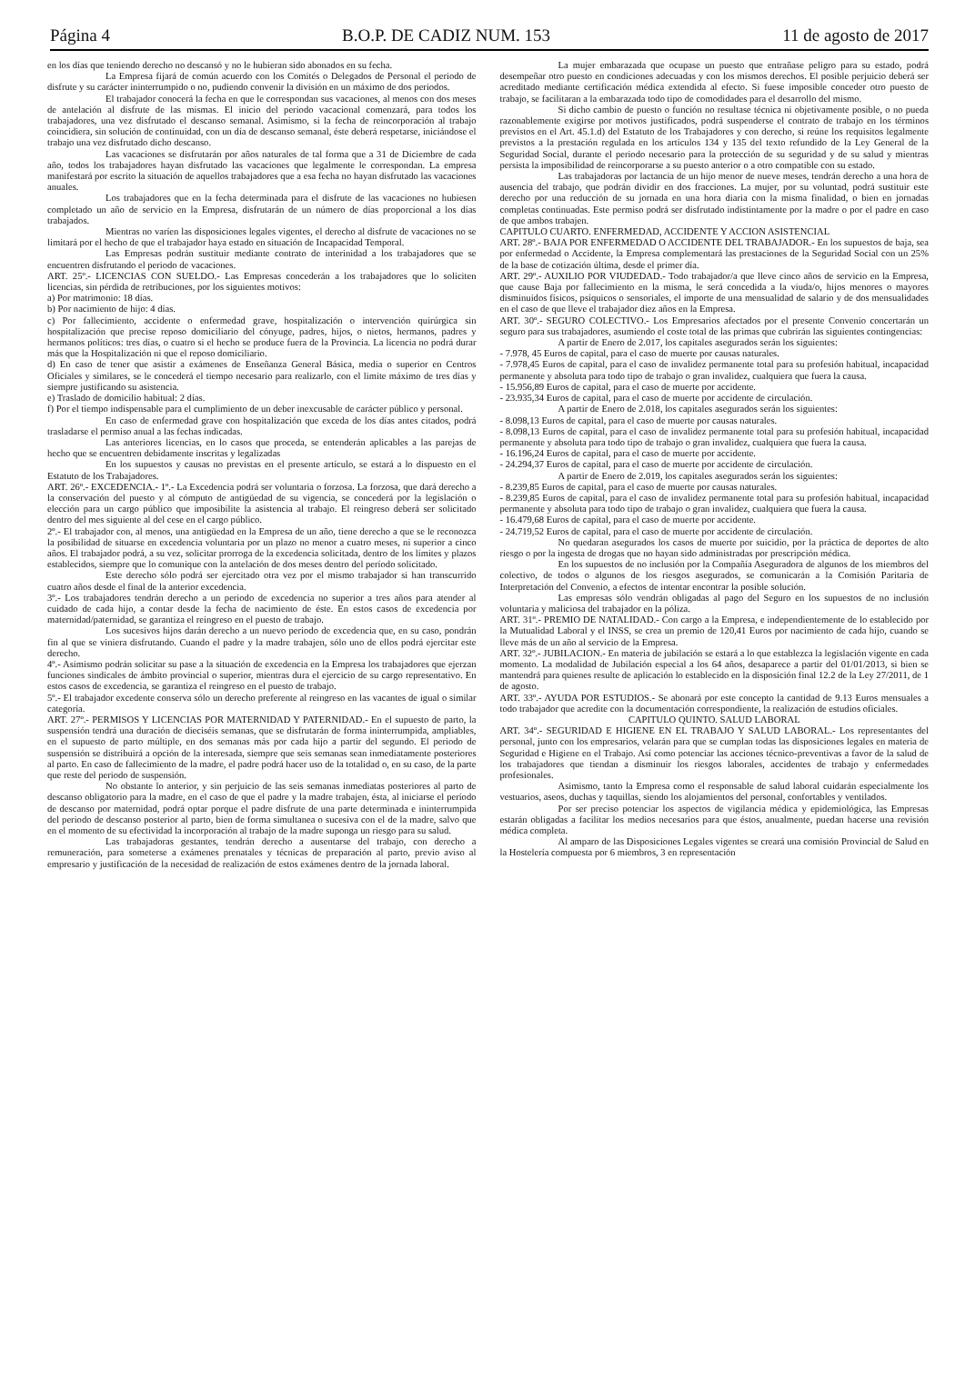Página 4 B.O.P. DE CADIZ NUM. 153 11 de agosto de 2017
en los días que teniendo derecho no descansó y no le hubieran sido abonados en su fecha.
La Empresa fijará de común acuerdo con los Comités o Delegados de Personal el periodo de disfrute y su carácter ininterrumpido o no, pudiendo convenir la división en un máximo de dos periodos.
El trabajador conocerá la fecha en que le correspondan sus vacaciones, al menos con dos meses de antelación al disfrute de las mismas. El inicio del periodo vacacional comenzará, para todos los trabajadores, una vez disfrutado el descanso semanal. Asimismo, si la fecha de reincorporación al trabajo coincidiera, sin solución de continuidad, con un día de descanso semanal, éste deberá respetarse, iniciándose el trabajo una vez disfrutado dicho descanso.
Las vacaciones se disfrutarán por años naturales de tal forma que a 31 de Diciembre de cada año, todos los trabajadores hayan disfrutado las vacaciones que legalmente le correspondan. La empresa manifestará por escrito la situación de aquellos trabajadores que a esa fecha no hayan disfrutado las vacaciones anuales.
Los trabajadores que en la fecha determinada para el disfrute de las vacaciones no hubiesen completado un año de servicio en la Empresa, disfrutarán de un número de días proporcional a los días trabajados.
Mientras no varíen las disposiciones legales vigentes, el derecho al disfrute de vacaciones no se limitará por el hecho de que el trabajador haya estado en situación de Incapacidad Temporal.
Las Empresas podrán sustituir mediante contrato de interinidad a los trabajadores que se encuentren disfrutando el periodo de vacaciones.
ART. 25º.- LICENCIAS CON SUELDO.- Las Empresas concederán a los trabajadores que lo soliciten licencias, sin pérdida de retribuciones, por los siguientes motivos:
a) Por matrimonio: 18 días.
b) Por nacimiento de hijo: 4 días.
c) Por fallecimiento, accidente o enfermedad grave, hospitalización o intervención quirúrgica sin hospitalización que precise reposo domiciliario del cónyuge, padres, hijos, o nietos, hermanos, padres y hermanos políticos: tres días, o cuatro si el hecho se produce fuera de la Provincia. La licencia no podrá durar más que la Hospitalización ni que el reposo domiciliario.
d) En caso de tener que asistir a exámenes de Enseñanza General Básica, media o superior en Centros Oficiales y similares, se le concederá el tiempo necesario para realizarlo, con el limite máximo de tres días y siempre justificando su asistencia.
e) Traslado de domicilio habitual: 2 días.
f) Por el tiempo indispensable para el cumplimiento de un deber inexcusable de carácter público y personal.
En caso de enfermedad grave con hospitalización que exceda de los días antes citados, podrá trasladarse el permiso anual a las fechas indicadas.
Las anteriores licencias, en lo casos que proceda, se entenderán aplicables a las parejas de hecho que se encuentren debidamente inscritas y legalizadas
En los supuestos y causas no previstas en el presente artículo, se estará a lo dispuesto en el Estatuto de los Trabajadores.
ART. 26º.- EXCEDENCIA.- 1º.- La Excedencia podrá ser voluntaria o forzosa. La forzosa, que dará derecho a la conservación del puesto y al cómputo de antigüedad de su vigencia, se concederá por la legislación o elección para un cargo público que imposibilite la asistencia al trabajo. El reingreso deberá ser solicitado dentro del mes siguiente al del cese en el cargo público.
2º.- El trabajador con, al menos, una antigüedad en la Empresa de un año, tiene derecho a que se le reconozca la posibilidad de situarse en excedencia voluntaria por un plazo no menor a cuatro meses, ni superior a cinco años. El trabajador podrá, a su vez, solicitar prorroga de la excedencia solicitada, dentro de los límites y plazos establecidos, siempre que lo comunique con la antelación de dos meses dentro del período solicitado.
Este derecho sólo podrá ser ejercitado otra vez por el mismo trabajador si han transcurrido cuatro años desde el final de la anterior excedencia.
3º.- Los trabajadores tendrán derecho a un periodo de excedencia no superior a tres años para atender al cuidado de cada hijo, a contar desde la fecha de nacimiento de éste. En estos casos de excedencia por maternidad/paternidad, se garantiza el reingreso en el puesto de trabajo.
Los sucesivos hijos darán derecho a un nuevo periodo de excedencia que, en su caso, pondrán fin al que se viniera disfrutando. Cuando el padre y la madre trabajen, sólo uno de ellos podrá ejercitar este derecho.
4º.- Asimismo podrán solicitar su pase a la situación de excedencia en la Empresa los trabajadores que ejerzan funciones sindicales de ámbito provincial o superior, mientras dura el ejercicio de su cargo representativo. En estos casos de excedencia, se garantiza el reingreso en el puesto de trabajo.
5º.- El trabajador excedente conserva sólo un derecho preferente al reingreso en las vacantes de igual o similar categoría.
ART. 27º.- PERMISOS Y LICENCIAS POR MATERNIDAD Y PATERNIDAD.- En el supuesto de parto, la suspensión tendrá una duración de dieciséis semanas, que se disfrutarán de forma ininterrumpida, ampliables, en el supuesto de parto múltiple, en dos semanas más por cada hijo a partir del segundo. El periodo de suspensión se distribuirá a opción de la interesada, siempre que seis semanas sean inmediatamente posteriores al parto. En caso de fallecimiento de la madre, el padre podrá hacer uso de la totalidad o, en su caso, de la parte que reste del periodo de suspensión.
No obstante lo anterior, y sin perjuicio de las seis semanas inmediatas posteriores al parto de descanso obligatorio para la madre, en el caso de que el padre y la madre trabajen, ésta, al iniciarse el período de descanso por maternidad, podrá optar porque el padre disfrute de una parte determinada e ininterrumpida del periodo de descanso posterior al parto, bien de forma simultanea o sucesiva con el de la madre, salvo que en el momento de su efectividad la incorporación al trabajo de la madre suponga un riesgo para su salud.
Las trabajadoras gestantes, tendrán derecho a ausentarse del trabajo, con derecho a remuneración, para someterse a exámenes prenatales y técnicas de preparación al parto, previo aviso al empresario y justificación de la necesidad de realización de estos exámenes dentro de la jornada laboral.
La mujer embarazada que ocupase un puesto que entrañase peligro para su estado, podrá desempeñar otro puesto en condiciones adecuadas y con los mismos derechos. El posible perjuicio deberá ser acreditado mediante certificación médica extendida al efecto. Si fuese imposible conceder otro puesto de trabajo, se facilitaran a la embarazada todo tipo de comodidades para el desarrollo del mismo.
Si dicho cambio de puesto o función no resultase técnica ni objetivamente posible, o no pueda razonablemente exigirse por motivos justificados, podrá suspenderse el contrato de trabajo en los términos previstos en el Art. 45.1.d) del Estatuto de los Trabajadores y con derecho, si reúne los requisitos legalmente previstos a la prestación regulada en los artículos 134 y 135 del texto refundido de la Ley General de la Seguridad Social, durante el periodo necesario para la protección de su seguridad y de su salud y mientras persista la imposibilidad de reincorporarse a su puesto anterior o a otro compatible con su estado.
Las trabajadoras por lactancia de un hijo menor de nueve meses, tendrán derecho a una hora de ausencia del trabajo, que podrán dividir en dos fracciones. La mujer, por su voluntad, podrá sustituir este derecho por una reducción de su jornada en una hora diaria con la misma finalidad, o bien en jornadas completas continuadas. Este permiso podrá ser disfrutado indistintamente por la madre o por el padre en caso de que ambos trabajen.
CAPITULO CUARTO. ENFERMEDAD, ACCIDENTE Y ACCION ASISTENCIAL
ART. 28º.- BAJA POR ENFERMEDAD O ACCIDENTE DEL TRABAJADOR.- En los supuestos de baja, sea por enfermedad o Accidente, la Empresa complementará las prestaciones de la Seguridad Social con un 25% de la base de cotización última, desde el primer día.
ART. 29º.- AUXILIO POR VIUDEDAD.- Todo trabajador/a que lleve cinco años de servicio en la Empresa, que cause Baja por fallecimiento en la misma, le será concedida a la viuda/o, hijos menores o mayores disminuidos físicos, psíquicos o sensoriales, el importe de una mensualidad de salario y de dos mensualidades en el caso de que lleve el trabajador diez años en la Empresa.
ART. 30º.- SEGURO COLECTIVO.- Los Empresarios afectados por el presente Convenio concertarán un seguro para sus trabajadores, asumiendo el coste total de las primas que cubrirán las siguientes contingencias:
A partir de Enero de 2.017, los capitales asegurados serán los siguientes:
- 7.978, 45 Euros de capital, para el caso de muerte por causas naturales.
- 7.978,45 Euros de capital, para el caso de invalidez permanente total para su profesión habitual, incapacidad permanente y absoluta para todo tipo de trabajo o gran invalidez, cualquiera que fuera la causa.
- 15.956,89 Euros de capital, para el caso de muerte por accidente.
- 23.935,34 Euros de capital, para el caso de muerte por accidente de circulación.
A partir de Enero de 2.018, los capitales asegurados serán los siguientes:
- 8.098,13 Euros de capital, para el caso de muerte por causas naturales.
- 8.098,13 Euros de capital, para el caso de invalidez permanente total para su profesión habitual, incapacidad permanente y absoluta para todo tipo de trabajo o gran invalidez, cualquiera que fuera la causa.
- 16.196,24 Euros de capital, para el caso de muerte por accidente.
- 24.294,37 Euros de capital, para el caso de muerte por accidente de circulación.
A partir de Enero de 2.019, los capitales asegurados serán los siguientes:
- 8.239,85 Euros de capital, para el caso de muerte por causas naturales.
- 8.239,85 Euros de capital, para el caso de invalidez permanente total para su profesión habitual, incapacidad permanente y absoluta para todo tipo de trabajo o gran invalidez, cualquiera que fuera la causa.
- 16.479,68 Euros de capital, para el caso de muerte por accidente.
- 24.719,52 Euros de capital, para el caso de muerte por accidente de circulación.
No quedaran asegurados los casos de muerte por suicidio, por la práctica de deportes de alto riesgo o por la ingesta de drogas que no hayan sido administradas por prescripción médica.
En los supuestos de no inclusión por la Compañía Aseguradora de algunos de los miembros del colectivo, de todos o algunos de los riesgos asegurados, se comunicarán a la Comisión Paritaria de Interpretación del Convenio, a efectos de intentar encontrar la posible solución.
Las empresas sólo vendrán obligadas al pago del Seguro en los supuestos de no inclusión voluntaria y maliciosa del trabajador en la póliza.
ART. 31º.- PREMIO DE NATALIDAD.- Con cargo a la Empresa, e independientemente de lo establecido por la Mutualidad Laboral y el INSS, se crea un premio de 120,41 Euros por nacimiento de cada hijo, cuando se lleve más de un año al servicio de la Empresa.
ART. 32º.- JUBILACION.- En materia de jubilación se estará a lo que establezca la legislación vigente en cada momento. La modalidad de Jubilación especial a los 64 años, desaparece a partir del 01/01/2013, si bien se mantendrá para quienes resulte de aplicación lo establecido en la disposición final 12.2 de la Ley 27/2011, de 1 de agosto.
ART. 33º.- AYUDA POR ESTUDIOS.- Se abonará por este concepto la cantidad de 9.13 Euros mensuales a todo trabajador que acredite con la documentación correspondiente, la realización de estudios oficiales.
CAPITULO QUINTO. SALUD LABORAL
ART. 34º.- SEGURIDAD E HIGIENE EN EL TRABAJO Y SALUD LABORAL.- Los representantes del personal, junto con los empresarios, velarán para que se cumplan todas las disposiciones legales en materia de Seguridad e Higiene en el Trabajo. Así como potenciar las acciones técnico-preventivas a favor de la salud de los trabajadores que tiendan a disminuir los riesgos laborales, accidentes de trabajo y enfermedades profesionales.
Asimismo, tanto la Empresa como el responsable de salud laboral cuidarán especialmente los vestuarios, aseos, duchas y taquillas, siendo los alojamientos del personal, confortables y ventilados.
Por ser preciso potenciar los aspectos de vigilancia médica y epidemiológica, las Empresas estarán obligadas a facilitar los medios necesarios para que éstos, anualmente, puedan hacerse una revisión médica completa.
Al amparo de las Disposiciones Legales vigentes se creará una comisión Provincial de Salud en la Hostelería compuesta por 6 miembros, 3 en representación